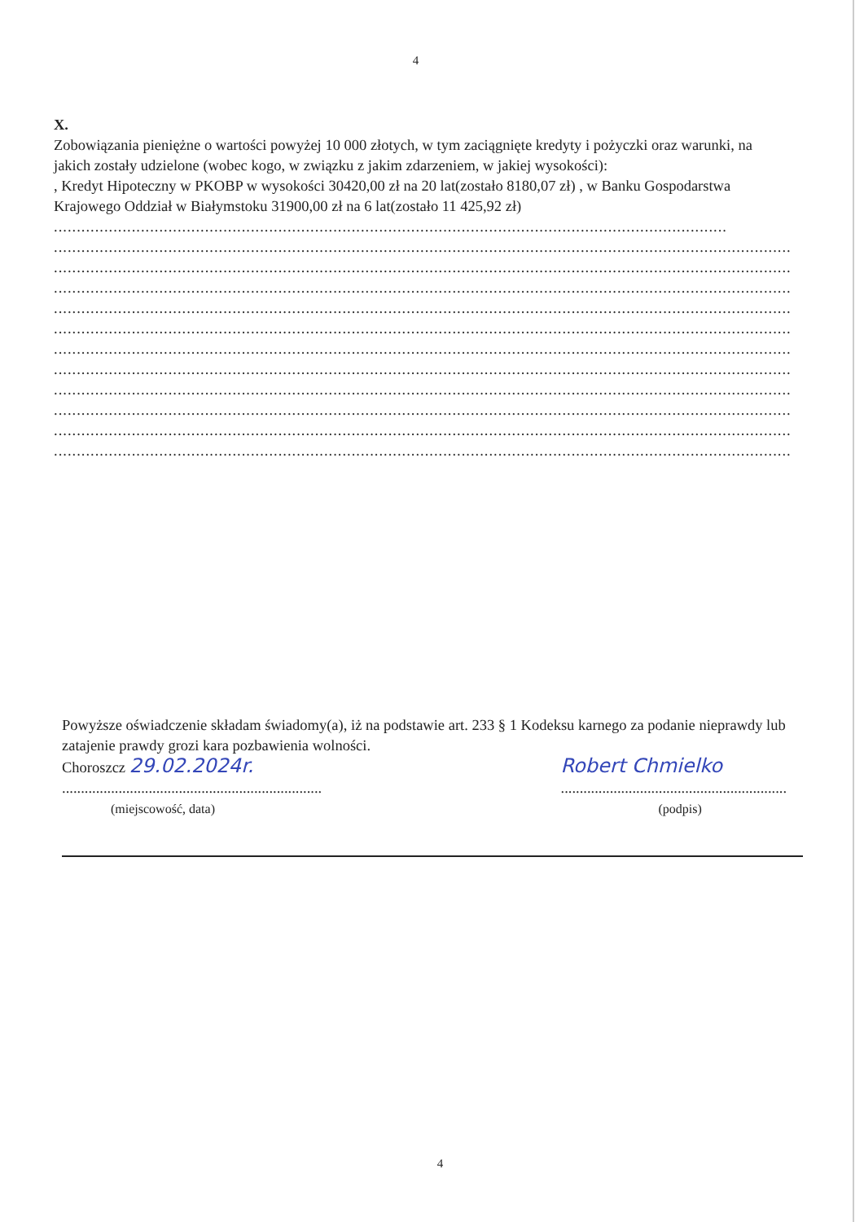4
X.
Zobowiązania pieniężne o wartości powyżej 10 000 złotych, w tym zaciągnięte kredyty i pożyczki oraz warunki, na jakich zostały udzielone (wobec kogo, w związku z jakim zdarzeniem, w jakiej wysokości):
, Kredyt Hipoteczny w PKOBP w wysokości 30420,00 zł na 20 lat(zostało 8180,07 zł) , w Banku Gospodarstwa Krajowego Oddział w Białymstoku 31900,00 zł na 6 lat(zostało 11 425,92 zł)
...................................................................................................................................................
.............................................................................................................................................................................
.............................................................................................................................................................................
.............................................................................................................................................................................
.............................................................................................................................................................................
.............................................................................................................................................................................
.............................................................................................................................................................................
.............................................................................................................................................................................
.............................................................................................................................................................................
.............................................................................................................................................................................
.............................................................................................................................................................................
.............................................................................................................................................................................
Powyższe oświadczenie składam świadomy(a), iż na podstawie art. 233 § 1 Kodeksu karnego za podanie nieprawdy lub zatajenie prawdy grozi kara pozbawienia wolności.
Choroszcz 29.02.2024r.
.....................................................................
(miejscowość, data)
Robert Chmielko
............................................................
(podpis)
4